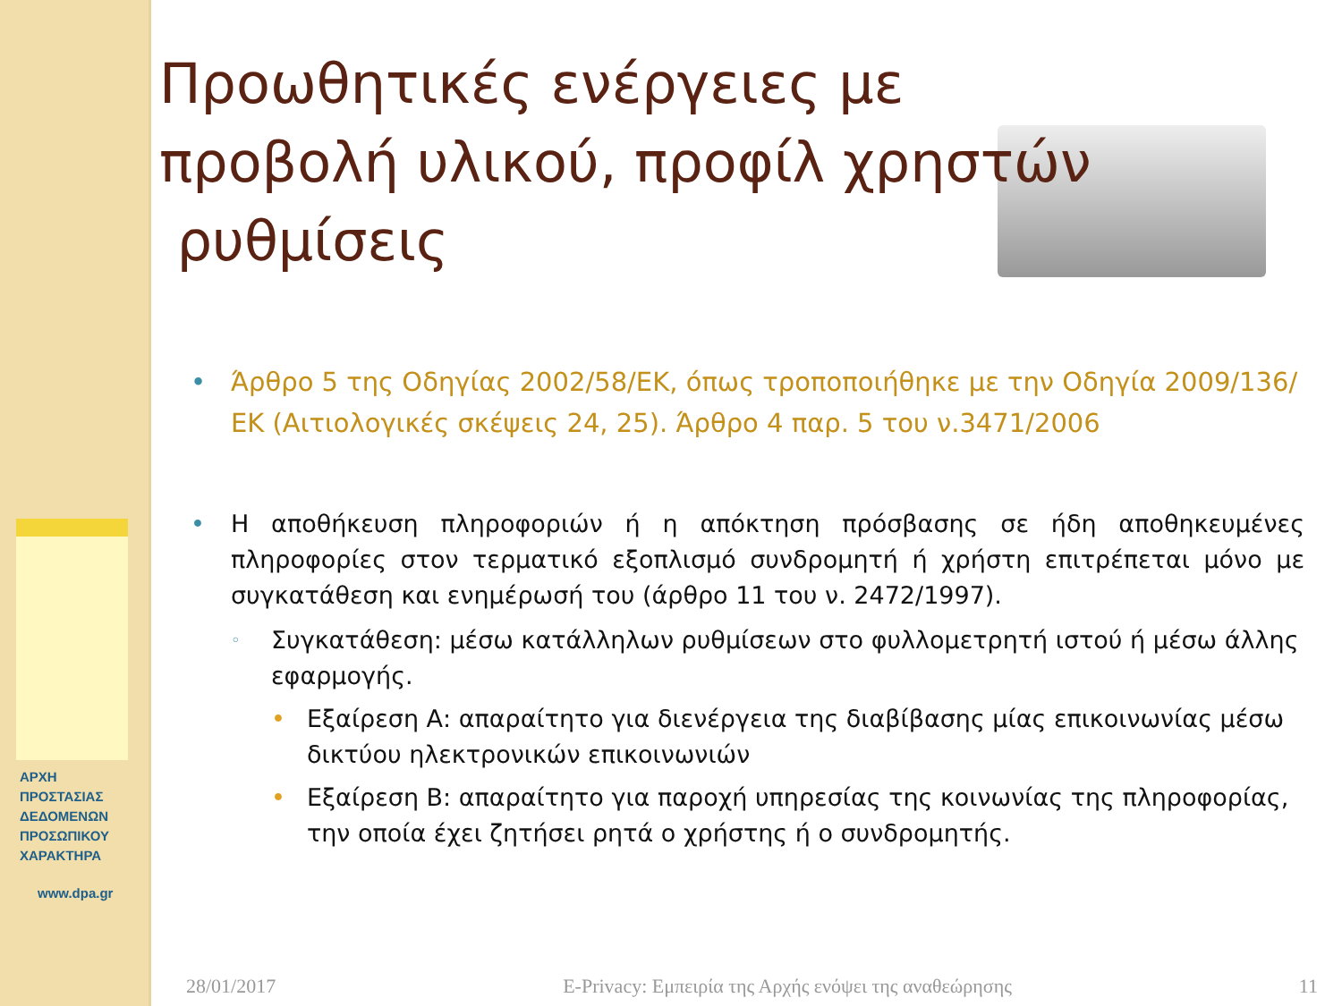ΑΡΧΗ
ΠΡΟΣΤΑΣΙΑΣ
ΔΕΔΟΜΕΝΩΝ
ΠΡΟΣΩΠΙΚΟΥ
ΧΑΡΑΚΤΗΡΑ
www.dpa.gr
Προωθητικές ενέργειες με προβολή υλικού, προφίλ χρηστών
ρυθμίσεις
• Άρθρο 5 της Οδηγίας 2002/58/ΕΚ, όπως τροποποιήθηκε με την Οδηγία 2009/136/ΕΚ (Αιτιολογικές σκέψεις 24, 25). Άρθρο 4 παρ. 5 του ν.3471/2006
• Η αποθήκευση πληροφοριών ή η απόκτηση πρόσβασης σε ήδη αποθηκευμένες πληροφορίες στον τερματικό εξοπλισμό συνδρομητή ή χρήστη επιτρέπεται μόνο με συγκατάθεση και ενημέρωσή του (άρθρο 11 του ν. 2472/1997).
◦ Συγκατάθεση: μέσω κατάλληλων ρυθμίσεων στο φυλλομετρητή ιστού ή μέσω άλλης εφαρμογής.
• Εξαίρεση Α: απαραίτητο για διενέργεια της διαβίβασης μίας επικοινωνίας μέσω δικτύου ηλεκτρονικών επικοινωνιών
• Εξαίρεση Β: απαραίτητο για παροχή υπηρεσίας της κοινωνίας της πληροφορίας, την οποία έχει ζητήσει ρητά ο χρήστης ή ο συνδρομητής.
28/01/2017 E-Privacy: Εμπειρία της Αρχής ενόψει της αναθεώρησης 11